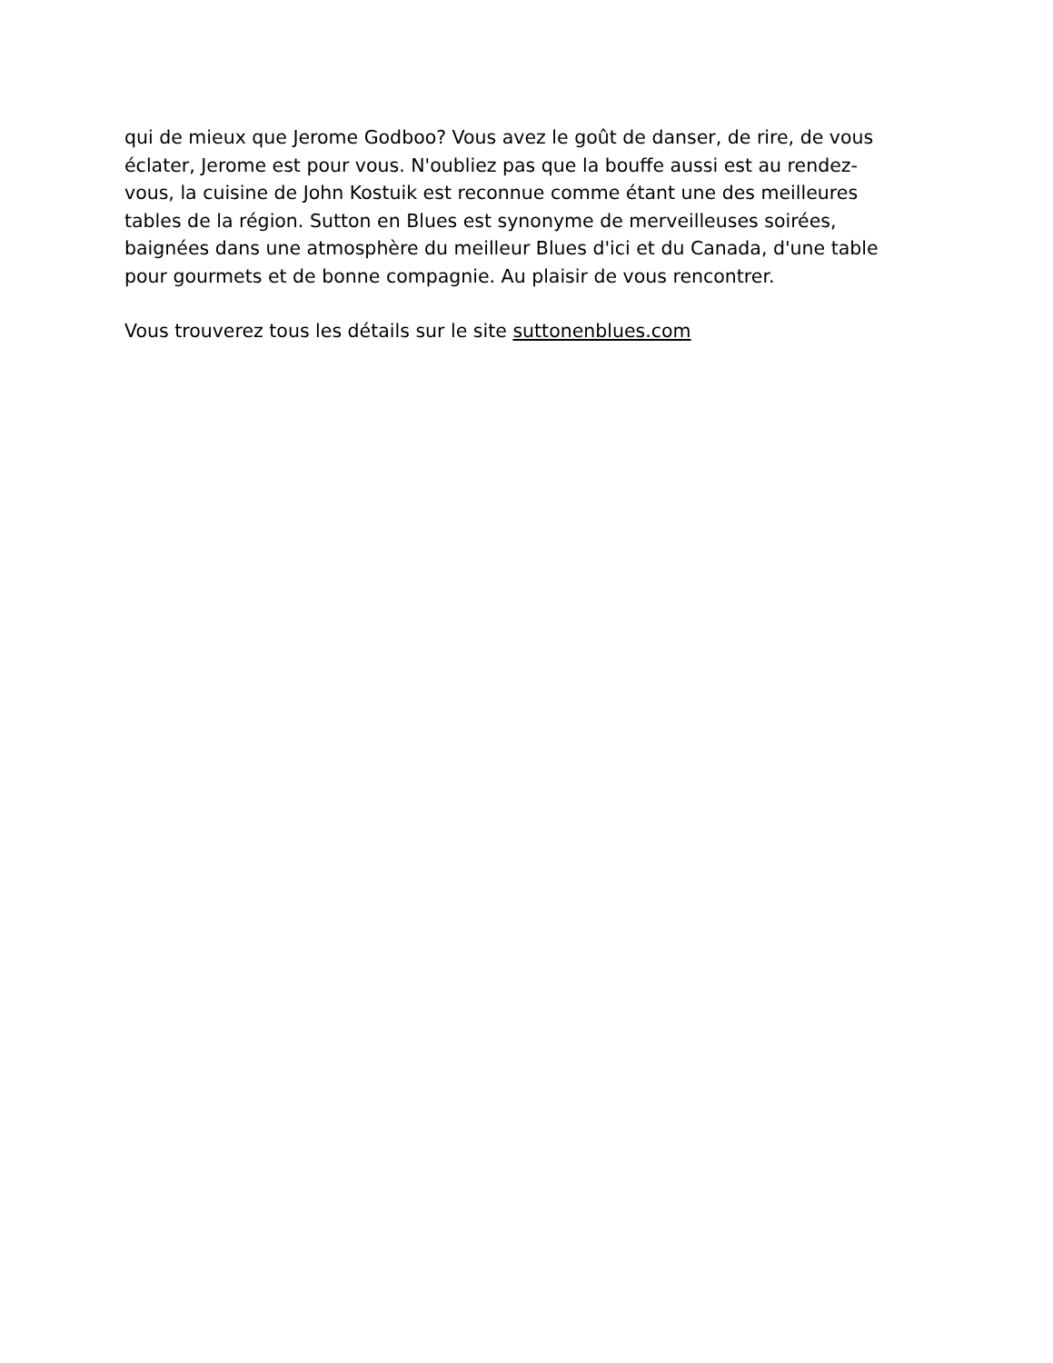qui de mieux que Jerome Godboo? Vous avez le goût de danser, de rire, de vous
éclater, Jerome est pour vous. N'oubliez pas que la bouffe aussi est au rendez-
vous, la cuisine de John Kostuik est reconnue comme étant une des meilleures
tables de la région. Sutton en Blues est synonyme de merveilleuses soirées,
baignées dans une atmosphère du meilleur Blues d'ici et du Canada, d'une table
pour gourmets et de bonne compagnie. Au plaisir de vous rencontrer.
Vous trouverez tous les détails sur le site suttonenblues.com